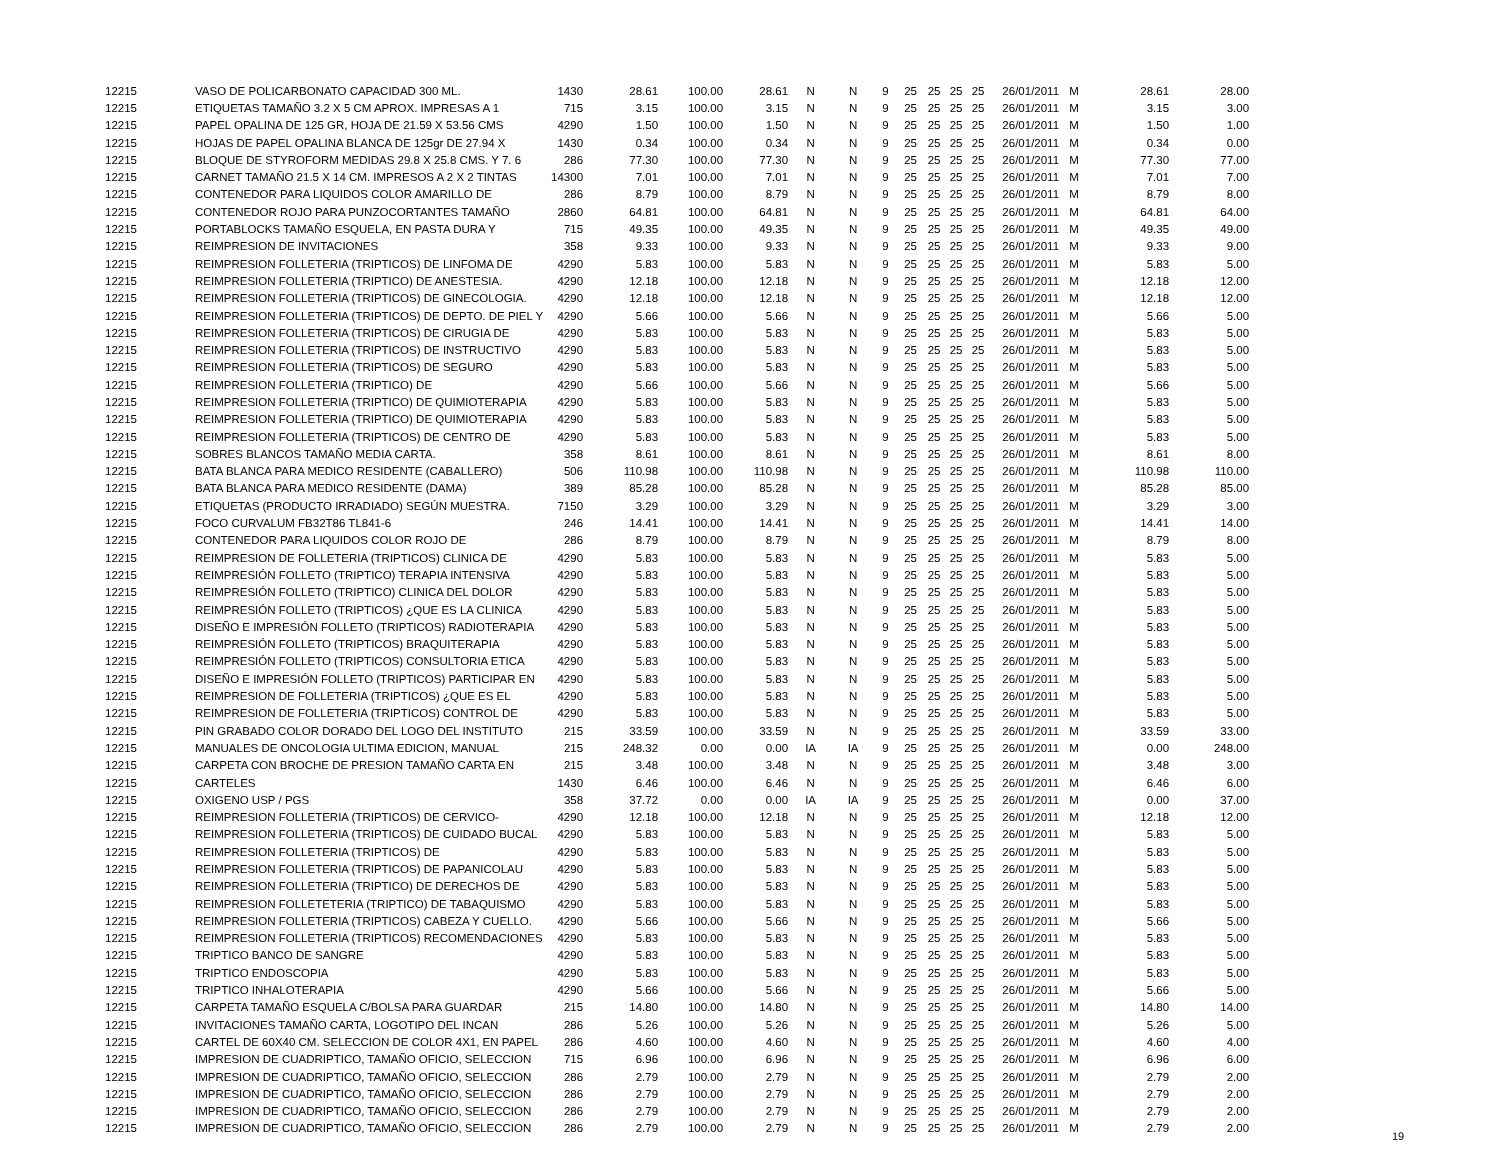| 12215 | VASO DE POLICARBONATO CAPACIDAD 300 ML. | 1430 | 28.61 | 100.00 | 28.61 | N | N | 9 | 25 | 25 | 25 | 25 | 26/01/2011 | M | 28.61 | 28.00 |
| 12215 | ETIQUETAS TAMAÑO 3.2 X 5 CM APROX. IMPRESAS A 1 | 715 | 3.15 | 100.00 | 3.15 | N | N | 9 | 25 | 25 | 25 | 25 | 26/01/2011 | M | 3.15 | 3.00 |
| 12215 | PAPEL OPALINA DE 125 GR, HOJA DE 21.59 X 53.56 CMS | 4290 | 1.50 | 100.00 | 1.50 | N | N | 9 | 25 | 25 | 25 | 25 | 26/01/2011 | M | 1.50 | 1.00 |
| 12215 | HOJAS DE PAPEL OPALINA BLANCA DE 125gr DE 27.94 X | 1430 | 0.34 | 100.00 | 0.34 | N | N | 9 | 25 | 25 | 25 | 25 | 26/01/2011 | M | 0.34 | 0.00 |
| 12215 | BLOQUE DE STYROFORM MEDIDAS 29.8 X 25.8 CMS. Y 7. 6 | 286 | 77.30 | 100.00 | 77.30 | N | N | 9 | 25 | 25 | 25 | 25 | 26/01/2011 | M | 77.30 | 77.00 |
| 12215 | CARNET TAMAÑO 21.5 X 14 CM. IMPRESOS A 2 X 2 TINTAS | 14300 | 7.01 | 100.00 | 7.01 | N | N | 9 | 25 | 25 | 25 | 25 | 26/01/2011 | M | 7.01 | 7.00 |
| 12215 | CONTENEDOR PARA LIQUIDOS COLOR AMARILLO DE | 286 | 8.79 | 100.00 | 8.79 | N | N | 9 | 25 | 25 | 25 | 25 | 26/01/2011 | M | 8.79 | 8.00 |
| 12215 | CONTENEDOR ROJO PARA PUNZOCORTANTES TAMAÑO | 2860 | 64.81 | 100.00 | 64.81 | N | N | 9 | 25 | 25 | 25 | 25 | 26/01/2011 | M | 64.81 | 64.00 |
| 12215 | PORTABLOCKS TAMAÑO ESQUELA, EN PASTA DURA Y | 715 | 49.35 | 100.00 | 49.35 | N | N | 9 | 25 | 25 | 25 | 25 | 26/01/2011 | M | 49.35 | 49.00 |
| 12215 | REIMPRESION DE INVITACIONES | 358 | 9.33 | 100.00 | 9.33 | N | N | 9 | 25 | 25 | 25 | 25 | 26/01/2011 | M | 9.33 | 9.00 |
| 12215 | REIMPRESION FOLLETERIA (TRIPTICOS) DE LINFOMA DE | 4290 | 5.83 | 100.00 | 5.83 | N | N | 9 | 25 | 25 | 25 | 25 | 26/01/2011 | M | 5.83 | 5.00 |
| 12215 | REIMPRESION FOLLETERIA (TRIPTICO) DE ANESTESIA. | 4290 | 12.18 | 100.00 | 12.18 | N | N | 9 | 25 | 25 | 25 | 25 | 26/01/2011 | M | 12.18 | 12.00 |
| 12215 | REIMPRESION FOLLETERIA (TRIPTICOS) DE GINECOLOGIA. | 4290 | 12.18 | 100.00 | 12.18 | N | N | 9 | 25 | 25 | 25 | 25 | 26/01/2011 | M | 12.18 | 12.00 |
| 12215 | REIMPRESION FOLLETERIA (TRIPTICOS) DE DEPTO. DE PIEL Y | 4290 | 5.66 | 100.00 | 5.66 | N | N | 9 | 25 | 25 | 25 | 25 | 26/01/2011 | M | 5.66 | 5.00 |
| 12215 | REIMPRESION FOLLETERIA (TRIPTICOS) DE CIRUGIA DE | 4290 | 5.83 | 100.00 | 5.83 | N | N | 9 | 25 | 25 | 25 | 25 | 26/01/2011 | M | 5.83 | 5.00 |
| 12215 | REIMPRESION FOLLETERIA (TRIPTICOS) DE INSTRUCTIVO | 4290 | 5.83 | 100.00 | 5.83 | N | N | 9 | 25 | 25 | 25 | 25 | 26/01/2011 | M | 5.83 | 5.00 |
| 12215 | REIMPRESION FOLLETERIA (TRIPTICOS) DE SEGURO | 4290 | 5.83 | 100.00 | 5.83 | N | N | 9 | 25 | 25 | 25 | 25 | 26/01/2011 | M | 5.83 | 5.00 |
| 12215 | REIMPRESION FOLLETERIA (TRIPTICO) DE | 4290 | 5.66 | 100.00 | 5.66 | N | N | 9 | 25 | 25 | 25 | 25 | 26/01/2011 | M | 5.66 | 5.00 |
| 12215 | REIMPRESION FOLLETERIA (TRIPTICO) DE QUIMIOTERAPIA | 4290 | 5.83 | 100.00 | 5.83 | N | N | 9 | 25 | 25 | 25 | 25 | 26/01/2011 | M | 5.83 | 5.00 |
| 12215 | REIMPRESION FOLLETERIA (TRIPTICO) DE QUIMIOTERAPIA | 4290 | 5.83 | 100.00 | 5.83 | N | N | 9 | 25 | 25 | 25 | 25 | 26/01/2011 | M | 5.83 | 5.00 |
| 12215 | REIMPRESION FOLLETERIA (TRIPTICOS) DE CENTRO DE | 4290 | 5.83 | 100.00 | 5.83 | N | N | 9 | 25 | 25 | 25 | 25 | 26/01/2011 | M | 5.83 | 5.00 |
| 12215 | SOBRES BLANCOS TAMAÑO MEDIA CARTA. | 358 | 8.61 | 100.00 | 8.61 | N | N | 9 | 25 | 25 | 25 | 25 | 26/01/2011 | M | 8.61 | 8.00 |
| 12215 | BATA BLANCA PARA MEDICO RESIDENTE (CABALLERO) | 506 | 110.98 | 100.00 | 110.98 | N | N | 9 | 25 | 25 | 25 | 25 | 26/01/2011 | M | 110.98 | 110.00 |
| 12215 | BATA BLANCA PARA MEDICO RESIDENTE (DAMA) | 389 | 85.28 | 100.00 | 85.28 | N | N | 9 | 25 | 25 | 25 | 25 | 26/01/2011 | M | 85.28 | 85.00 |
| 12215 | ETIQUETAS (PRODUCTO IRRADIADO) SEGÚN MUESTRA. | 7150 | 3.29 | 100.00 | 3.29 | N | N | 9 | 25 | 25 | 25 | 25 | 26/01/2011 | M | 3.29 | 3.00 |
| 12215 | FOCO CURVALUM FB32T86 TL841-6 | 246 | 14.41 | 100.00 | 14.41 | N | N | 9 | 25 | 25 | 25 | 25 | 26/01/2011 | M | 14.41 | 14.00 |
| 12215 | CONTENEDOR PARA LIQUIDOS COLOR ROJO DE | 286 | 8.79 | 100.00 | 8.79 | N | N | 9 | 25 | 25 | 25 | 25 | 26/01/2011 | M | 8.79 | 8.00 |
| 12215 | REIMPRESION DE FOLLETERIA (TRIPTICOS) CLINICA DE | 4290 | 5.83 | 100.00 | 5.83 | N | N | 9 | 25 | 25 | 25 | 25 | 26/01/2011 | M | 5.83 | 5.00 |
| 12215 | REIMPRESIÓN FOLLETO (TRIPTICO) TERAPIA INTENSIVA | 4290 | 5.83 | 100.00 | 5.83 | N | N | 9 | 25 | 25 | 25 | 25 | 26/01/2011 | M | 5.83 | 5.00 |
| 12215 | REIMPRESIÓN FOLLETO (TRIPTICO) CLINICA DEL DOLOR | 4290 | 5.83 | 100.00 | 5.83 | N | N | 9 | 25 | 25 | 25 | 25 | 26/01/2011 | M | 5.83 | 5.00 |
| 12215 | REIMPRESIÓN FOLLETO (TRIPTICOS) ¿QUE ES LA CLINICA | 4290 | 5.83 | 100.00 | 5.83 | N | N | 9 | 25 | 25 | 25 | 25 | 26/01/2011 | M | 5.83 | 5.00 |
| 12215 | DISEÑO E IMPRESIÓN FOLLETO (TRIPTICOS) RADIOTERAPIA | 4290 | 5.83 | 100.00 | 5.83 | N | N | 9 | 25 | 25 | 25 | 25 | 26/01/2011 | M | 5.83 | 5.00 |
| 12215 | REIMPRESIÓN FOLLETO (TRIPTICOS) BRAQUITERAPIA | 4290 | 5.83 | 100.00 | 5.83 | N | N | 9 | 25 | 25 | 25 | 25 | 26/01/2011 | M | 5.83 | 5.00 |
| 12215 | REIMPRESIÓN FOLLETO (TRIPTICOS) CONSULTORIA ETICA | 4290 | 5.83 | 100.00 | 5.83 | N | N | 9 | 25 | 25 | 25 | 25 | 26/01/2011 | M | 5.83 | 5.00 |
| 12215 | DISEÑO E IMPRESIÓN FOLLETO (TRIPTICOS) PARTICIPAR EN | 4290 | 5.83 | 100.00 | 5.83 | N | N | 9 | 25 | 25 | 25 | 25 | 26/01/2011 | M | 5.83 | 5.00 |
| 12215 | REIMPRESION DE FOLLETERIA (TRIPTICOS) ¿QUE ES EL | 4290 | 5.83 | 100.00 | 5.83 | N | N | 9 | 25 | 25 | 25 | 25 | 26/01/2011 | M | 5.83 | 5.00 |
| 12215 | REIMPRESION DE FOLLETERIA (TRIPTICOS) CONTROL DE | 4290 | 5.83 | 100.00 | 5.83 | N | N | 9 | 25 | 25 | 25 | 25 | 26/01/2011 | M | 5.83 | 5.00 |
| 12215 | PIN GRABADO COLOR DORADO DEL LOGO DEL INSTITUTO | 215 | 33.59 | 100.00 | 33.59 | N | N | 9 | 25 | 25 | 25 | 25 | 26/01/2011 | M | 33.59 | 33.00 |
| 12215 | MANUALES DE ONCOLOGIA ULTIMA EDICION, MANUAL | 215 | 248.32 | 0.00 | 0.00 | IA | IA | 9 | 25 | 25 | 25 | 25 | 26/01/2011 | M | 0.00 | 248.00 |
| 12215 | CARPETA CON BROCHE DE PRESION TAMAÑO CARTA EN | 215 | 3.48 | 100.00 | 3.48 | N | N | 9 | 25 | 25 | 25 | 25 | 26/01/2011 | M | 3.48 | 3.00 |
| 12215 | CARTELES | 1430 | 6.46 | 100.00 | 6.46 | N | N | 9 | 25 | 25 | 25 | 25 | 26/01/2011 | M | 6.46 | 6.00 |
| 12215 | OXIGENO USP / PGS | 358 | 37.72 | 0.00 | 0.00 | IA | IA | 9 | 25 | 25 | 25 | 25 | 26/01/2011 | M | 0.00 | 37.00 |
| 12215 | REIMPRESION FOLLETERIA (TRIPTICOS) DE CERVICO- | 4290 | 12.18 | 100.00 | 12.18 | N | N | 9 | 25 | 25 | 25 | 25 | 26/01/2011 | M | 12.18 | 12.00 |
| 12215 | REIMPRESION FOLLETERIA (TRIPTICOS) DE CUIDADO BUCAL | 4290 | 5.83 | 100.00 | 5.83 | N | N | 9 | 25 | 25 | 25 | 25 | 26/01/2011 | M | 5.83 | 5.00 |
| 12215 | REIMPRESION FOLLETERIA (TRIPTICOS) DE | 4290 | 5.83 | 100.00 | 5.83 | N | N | 9 | 25 | 25 | 25 | 25 | 26/01/2011 | M | 5.83 | 5.00 |
| 12215 | REIMPRESION FOLLETERIA (TRIPTICOS) DE PAPANICOLAU | 4290 | 5.83 | 100.00 | 5.83 | N | N | 9 | 25 | 25 | 25 | 25 | 26/01/2011 | M | 5.83 | 5.00 |
| 12215 | REIMPRESION FOLLETERIA (TRIPTICO) DE DERECHOS DE | 4290 | 5.83 | 100.00 | 5.83 | N | N | 9 | 25 | 25 | 25 | 25 | 26/01/2011 | M | 5.83 | 5.00 |
| 12215 | REIMPRESION FOLLETETERIA (TRIPTICO) DE TABAQUISMO | 4290 | 5.83 | 100.00 | 5.83 | N | N | 9 | 25 | 25 | 25 | 25 | 26/01/2011 | M | 5.83 | 5.00 |
| 12215 | REIMPRESION FOLLETERIA (TRIPTICOS) CABEZA Y CUELLO. | 4290 | 5.66 | 100.00 | 5.66 | N | N | 9 | 25 | 25 | 25 | 25 | 26/01/2011 | M | 5.66 | 5.00 |
| 12215 | REIMPRESION FOLLETERIA (TRIPTICOS) RECOMENDACIONES | 4290 | 5.83 | 100.00 | 5.83 | N | N | 9 | 25 | 25 | 25 | 25 | 26/01/2011 | M | 5.83 | 5.00 |
| 12215 | TRIPTICO BANCO DE SANGRE | 4290 | 5.83 | 100.00 | 5.83 | N | N | 9 | 25 | 25 | 25 | 25 | 26/01/2011 | M | 5.83 | 5.00 |
| 12215 | TRIPTICO ENDOSCOPIA | 4290 | 5.83 | 100.00 | 5.83 | N | N | 9 | 25 | 25 | 25 | 25 | 26/01/2011 | M | 5.83 | 5.00 |
| 12215 | TRIPTICO INHALOTERAPIA | 4290 | 5.66 | 100.00 | 5.66 | N | N | 9 | 25 | 25 | 25 | 25 | 26/01/2011 | M | 5.66 | 5.00 |
| 12215 | CARPETA TAMAÑO ESQUELA C/BOLSA PARA GUARDAR | 215 | 14.80 | 100.00 | 14.80 | N | N | 9 | 25 | 25 | 25 | 25 | 26/01/2011 | M | 14.80 | 14.00 |
| 12215 | INVITACIONES TAMAÑO CARTA, LOGOTIPO DEL INCAN | 286 | 5.26 | 100.00 | 5.26 | N | N | 9 | 25 | 25 | 25 | 25 | 26/01/2011 | M | 5.26 | 5.00 |
| 12215 | CARTEL DE 60X40 CM. SELECCION DE COLOR 4X1, EN PAPEL | 286 | 4.60 | 100.00 | 4.60 | N | N | 9 | 25 | 25 | 25 | 25 | 26/01/2011 | M | 4.60 | 4.00 |
| 12215 | IMPRESION DE CUADRIPTICO, TAMAÑO OFICIO, SELECCION | 715 | 6.96 | 100.00 | 6.96 | N | N | 9 | 25 | 25 | 25 | 25 | 26/01/2011 | M | 6.96 | 6.00 |
| 12215 | IMPRESION DE CUADRIPTICO, TAMAÑO OFICIO, SELECCION | 286 | 2.79 | 100.00 | 2.79 | N | N | 9 | 25 | 25 | 25 | 25 | 26/01/2011 | M | 2.79 | 2.00 |
| 12215 | IMPRESION DE CUADRIPTICO, TAMAÑO OFICIO, SELECCION | 286 | 2.79 | 100.00 | 2.79 | N | N | 9 | 25 | 25 | 25 | 25 | 26/01/2011 | M | 2.79 | 2.00 |
| 12215 | IMPRESION DE CUADRIPTICO, TAMAÑO OFICIO, SELECCION | 286 | 2.79 | 100.00 | 2.79 | N | N | 9 | 25 | 25 | 25 | 25 | 26/01/2011 | M | 2.79 | 2.00 |
| 12215 | IMPRESION DE CUADRIPTICO, TAMAÑO OFICIO, SELECCION | 286 | 2.79 | 100.00 | 2.79 | N | N | 9 | 25 | 25 | 25 | 25 | 26/01/2011 | M | 2.79 | 2.00 |
19